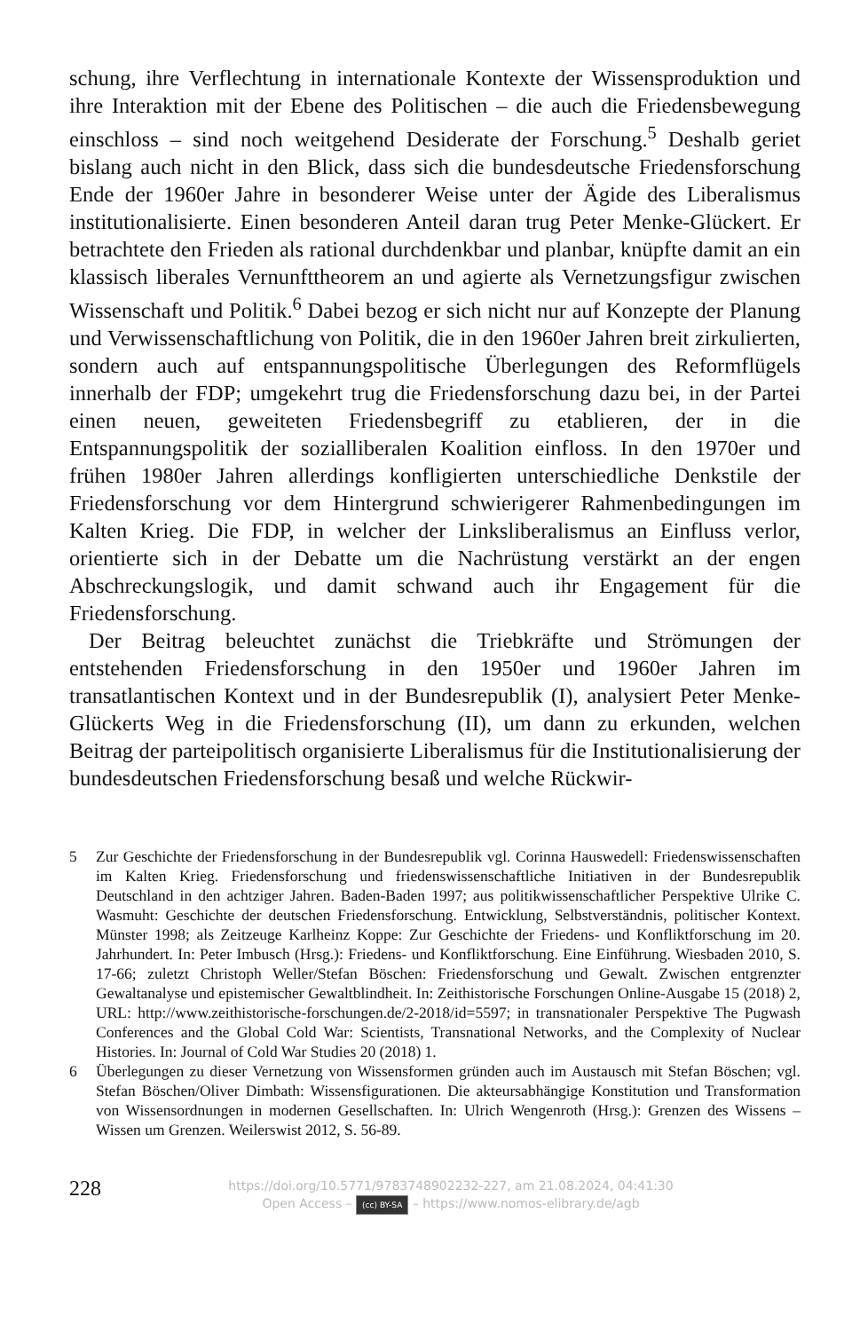schung, ihre Verflechtung in internationale Kontexte der Wissensproduktion und ihre Interaktion mit der Ebene des Politischen – die auch die Friedensbewegung einschloss – sind noch weitgehend Desiderate der Forschung.<sup>5</sup> Deshalb geriet bislang auch nicht in den Blick, dass sich die bundesdeutsche Friedensforschung Ende der 1960er Jahre in besonderer Weise unter der Ägide des Liberalismus institutionalisierte. Einen besonderen Anteil daran trug Peter Menke-Glückert. Er betrachtete den Frieden als rational durchdenkbar und planbar, knüpfte damit an ein klassisch liberales Vernunfttheorem an und agierte als Vernetzungsfigur zwischen Wissenschaft und Politik.<sup>6</sup> Dabei bezog er sich nicht nur auf Konzepte der Planung und Verwissenschaftlichung von Politik, die in den 1960er Jahren breit zirkulierten, sondern auch auf entspannungspolitische Überlegungen des Reformflügels innerhalb der FDP; umgekehrt trug die Friedensforschung dazu bei, in der Partei einen neuen, geweiteten Friedensbegriff zu etablieren, der in die Entspannungspolitik der sozialliberalen Koalition einfloss. In den 1970er und frühen 1980er Jahren allerdings konfligierten unterschiedliche Denkstile der Friedensforschung vor dem Hintergrund schwierigerer Rahmenbedingungen im Kalten Krieg. Die FDP, in welcher der Linksliberalismus an Einfluss verlor, orientierte sich in der Debatte um die Nachrüstung verstärkt an der engen Abschreckungslogik, und damit schwand auch ihr Engagement für die Friedensforschung.
Der Beitrag beleuchtet zunächst die Triebkräfte und Strömungen der entstehenden Friedensforschung in den 1950er und 1960er Jahren im transatlantischen Kontext und in der Bundesrepublik (I), analysiert Peter Menke-Glückerts Weg in die Friedensforschung (II), um dann zu erkunden, welchen Beitrag der parteipolitisch organisierte Liberalismus für die Institutionalisierung der bundesdeutschen Friedensforschung besaß und welche Rückwir-
5 Zur Geschichte der Friedensforschung in der Bundesrepublik vgl. Corinna Hauswedell: Friedenswissenschaften im Kalten Krieg. Friedensforschung und friedenswissenschaftliche Initiativen in der Bundesrepublik Deutschland in den achtziger Jahren. Baden-Baden 1997; aus politikwissenschaftlicher Perspektive Ulrike C. Wasmuht: Geschichte der deutschen Friedensforschung. Entwicklung, Selbstverständnis, politischer Kontext. Münster 1998; als Zeitzeuge Karlheinz Koppe: Zur Geschichte der Friedens- und Konfliktforschung im 20. Jahrhundert. In: Peter Imbusch (Hrsg.): Friedens- und Konfliktforschung. Eine Einführung. Wiesbaden 2010, S. 17-66; zuletzt Christoph Weller/Stefan Böschen: Friedensforschung und Gewalt. Zwischen entgrenzter Gewaltanalyse und epistemischer Gewaltblindheit. In: Zeithistorische Forschungen Online-Ausgabe 15 (2018) 2, URL: http://www.zeithistorische-forschungen.de/2-2018/id=5597; in transnationaler Perspektive The Pugwash Conferences and the Global Cold War: Scientists, Transnational Networks, and the Complexity of Nuclear Histories. In: Journal of Cold War Studies 20 (2018) 1.
6 Überlegungen zu dieser Vernetzung von Wissensformen gründen auch im Austausch mit Stefan Böschen; vgl. Stefan Böschen/Oliver Dimbath: Wissensfigurationen. Die akteursabhängige Konstitution und Transformation von Wissensordnungen in modernen Gesellschaften. In: Ulrich Wengenroth (Hrsg.): Grenzen des Wissens – Wissen um Grenzen. Weilerswist 2012, S. 56-89.
228
https://doi.org/10.5771/9783748902232-227, am 21.08.2024, 04:41:30
Open Access – (cc) BY-SA – https://www.nomos-elibrary.de/agb